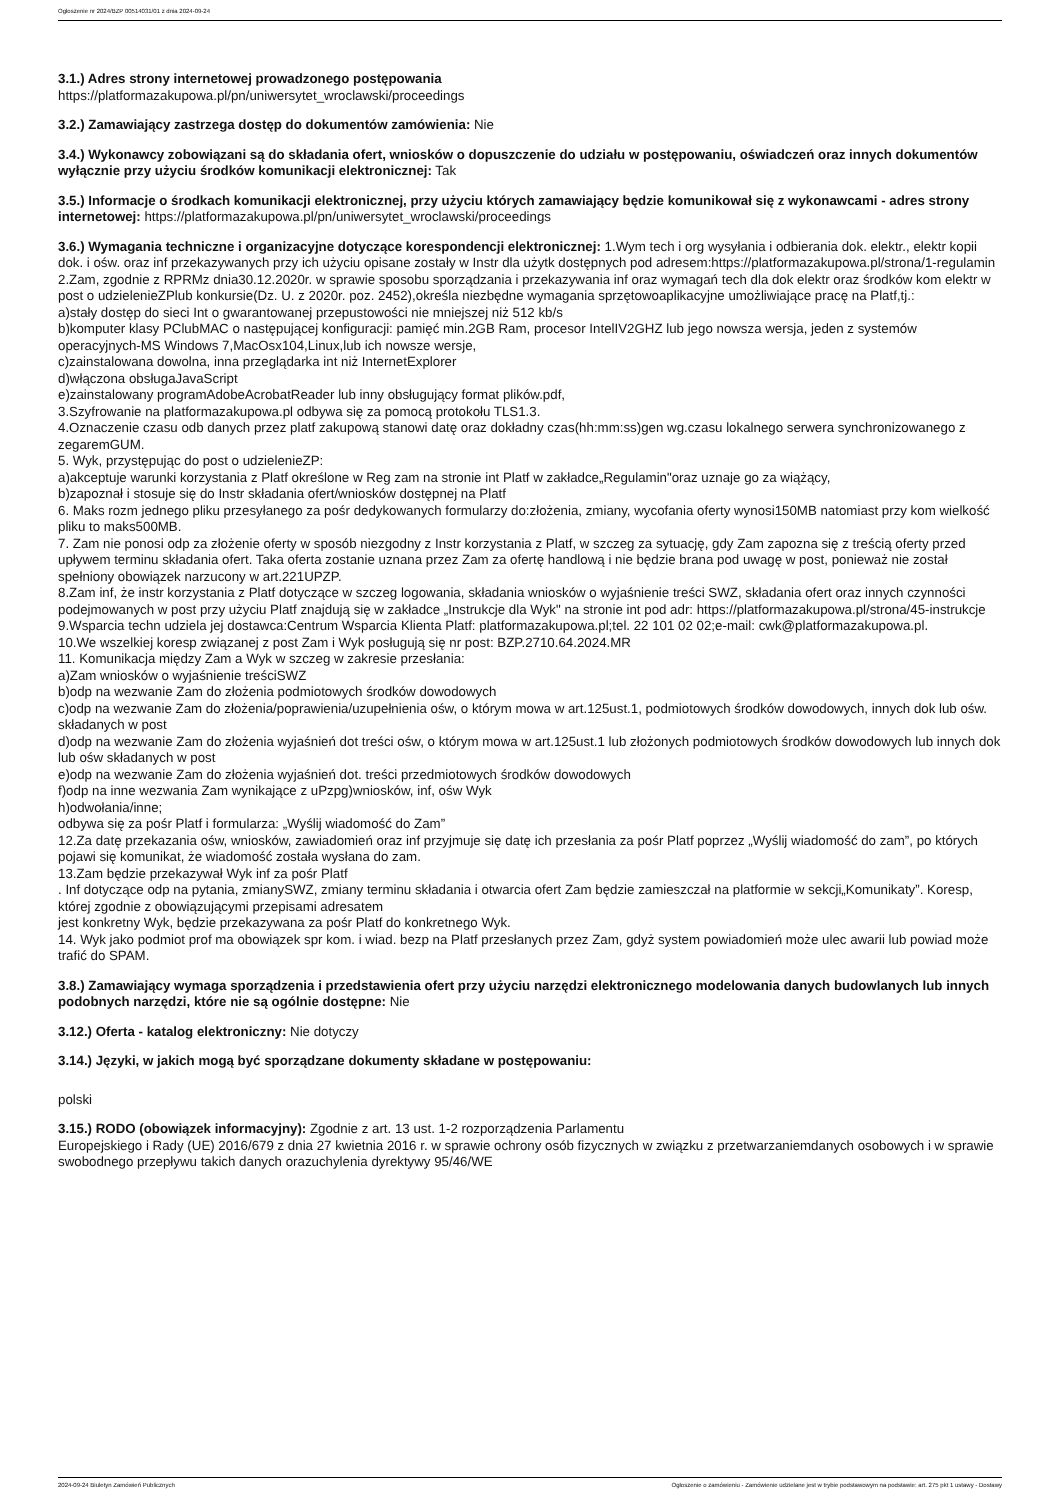Ogłoszenie nr 2024/BZP 00514031/01 z dnia 2024-09-24
3.1.) Adres strony internetowej prowadzonego postępowania
https://platformazakupowa.pl/pn/uniwersytet_wroclawski/proceedings
3.2.) Zamawiający zastrzega dostęp do dokumentów zamówienia: Nie
3.4.) Wykonawcy zobowiązani są do składania ofert, wniosków o dopuszczenie do udziału w postępowaniu, oświadczeń oraz innych dokumentów wyłącznie przy użyciu środków komunikacji elektronicznej: Tak
3.5.) Informacje o środkach komunikacji elektronicznej, przy użyciu których zamawiający będzie komunikował się z wykonawcami - adres strony internetowej: https://platformazakupowa.pl/pn/uniwersytet_wroclawski/proceedings
3.6.) Wymagania techniczne i organizacyjne dotyczące korespondencji elektronicznej: 1.Wym tech i org wysyłania i odbierania dok. elektr., elektr kopii dok. i ośw. oraz inf przekazywanych przy ich użyciu opisane zostały w Instr dla użytk dostępnych pod adresem:https://platformazakupowa.pl/strona/1-regulamin
2.Zam, zgodnie z RPRMz dnia30.12.2020r. w sprawie sposobu sporządzania i przekazywania inf oraz wymagań tech dla dok elektr oraz środków kom elektr w post o udzielenieZPlub konkursie(Dz. U. z 2020r. poz. 2452),określa niezbędne wymagania sprzętowoaplikacyjne umożliwiające pracę na Platf,tj.:
a)stały dostęp do sieci Int o gwarantowanej przepustowości nie mniejszej niż 512 kb/s
b)komputer klasy PClubMAC o następującej konfiguracji: pamięć min.2GB Ram, procesor IntelIV2GHZ lub jego nowsza wersja, jeden z systemów operacyjnych-MS Windows 7,MacOsx104,Linux,lub ich nowsze wersje,
c)zainstalowana dowolna, inna przeglądarka int niż InternetExplorer
d)włączona obsługaJavaScript
e)zainstalowany programAdobeAcrobatReader lub inny obsługujący format plików.pdf,
3.Szyfrowanie na platformazakupowa.pl odbywa się za pomocą protokołu TLS1.3.
4.Oznaczenie czasu odb danych przez platf zakupową stanowi datę oraz dokładny czas(hh:mm:ss)gen wg.czasu lokalnego serwera synchronizowanego z zegaremGUM.
5. Wyk, przystępując do post o udzielenieZP:
a)akceptuje warunki korzystania z Platf określone w Reg zam na stronie int Platf w zakładce„Regulamin"oraz uznaje go za wiążący,
b)zapoznał i stosuje się do Instr składania ofert/wniosków dostępnej na Platf
6. Maks rozm jednego pliku przesyłanego za pośr dedykowanych formularzy do:złożenia, zmiany, wycofania oferty wynosi150MB natomiast przy kom wielkość pliku to maks500MB.
7. Zam nie ponosi odp za złożenie oferty w sposób niezgodny z Instr korzystania z Platf, w szczeg za sytuację, gdy Zam zapozna się z treścią oferty przed upływem terminu składania ofert. Taka oferta zostanie uznana przez Zam za ofertę handlową i nie będzie brana pod uwagę w post, ponieważ nie został spełniony obowiązek narzucony w art.221UPZP.
8.Zam inf, że instr korzystania z Platf dotyczące w szczeg logowania, składania wniosków o wyjaśnienie treści SWZ, składania ofert oraz innych czynności podejmowanych w post przy użyciu Platf znajdują się w zakładce „Instrukcje dla Wyk" na stronie int pod adr: https://platformazakupowa.pl/strona/45-instrukcje
9.Wsparcia techn udziela jej dostawca:Centrum Wsparcia Klienta Platf: platformazakupowa.pl;tel. 22 101 02 02;e-mail: cwk@platformazakupowa.pl.
10.We wszelkiej koresp związanej z post Zam i Wyk posługują się nr post: BZP.2710.64.2024.MR
11. Komunikacja między Zam a Wyk w szczeg w zakresie przesłania:
a)Zam wniosków o wyjaśnienie treściSWZ
b)odp na wezwanie Zam do złożenia podmiotowych środków dowodowych
c)odp na wezwanie Zam do złożenia/poprawienia/uzupełnienia ośw, o którym mowa w art.125ust.1, podmiotowych środków dowodowych, innych dok lub ośw. składanych w post
d)odp na wezwanie Zam do złożenia wyjaśnień dot treści ośw, o którym mowa w art.125ust.1 lub złożonych podmiotowych środków dowodowych lub innych dok lub ośw składanych w post
e)odp na wezwanie Zam do złożenia wyjaśnień dot. treści przedmiotowych środków dowodowych
f)odp na inne wezwania Zam wynikające z uPzpg)wniosków, inf, ośw Wyk
h)odwołania/inne;
odbywa się za pośr Platf i formularza: „Wyślij wiadomość do Zam”
12.Za datę przekazania ośw, wniosków, zawiadomień oraz inf przyjmuje się datę ich przesłania za pośr Platf poprzez „Wyślij wiadomość do zam”, po których pojawi się komunikat, że wiadomość została wysłana do zam.
13.Zam będzie przekazywał Wyk inf za pośr Platf
. Inf dotyczące odp na pytania, zmianySWZ, zmiany terminu składania i otwarcia ofert Zam będzie zamieszczał na platformie w sekcji„Komunikaty”. Koresp, której zgodnie z obowiązującymi przepisami adresatem
jest konkretny Wyk, będzie przekazywana za pośr Platf do konkretnego Wyk.
14. Wyk jako podmiot prof ma obowiązek spr kom. i wiad. bezp na Platf przesłanych przez Zam, gdyż system powiadomień może ulec awarii lub powiad może trafić do SPAM.
3.8.) Zamawiający wymaga sporządzenia i przedstawienia ofert przy użyciu narzędzi elektronicznego modelowania danych budowlanych lub innych podobnych narzędzi, które nie są ogólnie dostępne: Nie
3.12.) Oferta - katalog elektroniczny: Nie dotyczy
3.14.) Języki, w jakich mogą być sporządzane dokumenty składane w postępowaniu:
polski
3.15.) RODO (obowiązek informacyjny): Zgodnie z art. 13 ust. 1-2 rozporządzenia Parlamentu
Europejskiego i Rady (UE) 2016/679 z dnia 27 kwietnia 2016 r. w sprawie ochrony osób fizycznych w związku z przetwarzaniemdanych osobowych i w sprawie swobodnego przepływu takich danych orazuchylenia dyrektywy 95/46/WE
2024-09-24 Biuletyn Zamówień Publicznych Ogłoszenie o zamówieniu - Zamówienie udzielane jest w trybie podstawowym na podstawie: art. 275 pkt 1 ustawy - Dostawy